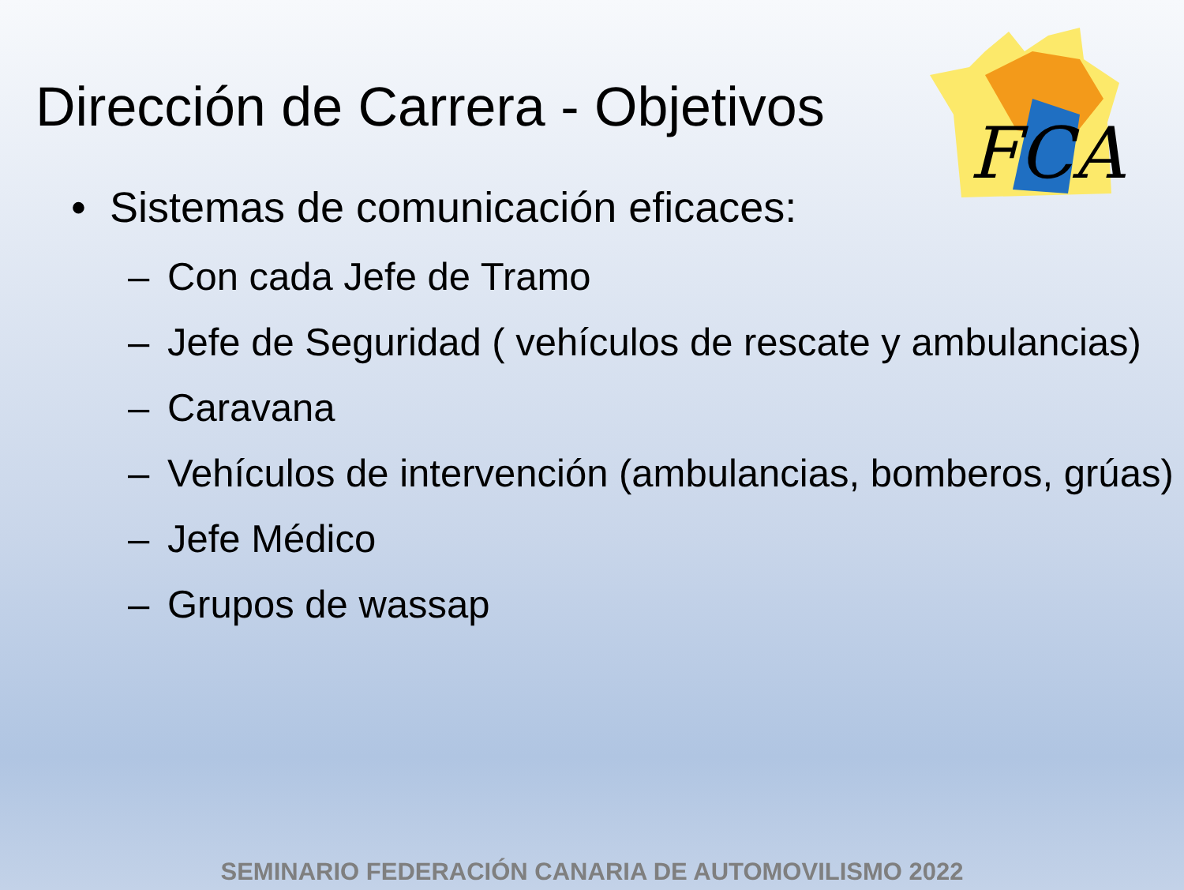FCA
Dirección de Carrera - Objetivos
• Sistemas de comunicación eficaces:
– Con cada Jefe de Tramo
– Jefe de Seguridad ( vehículos de rescate y ambulancias)
– Caravana
– Vehículos de intervención (ambulancias, bomberos, grúas)
– Jefe Médico
– Grupos de wassap
SEMINARIO FEDERACIÓN CANARIA DE AUTOMOVILISMO 2022